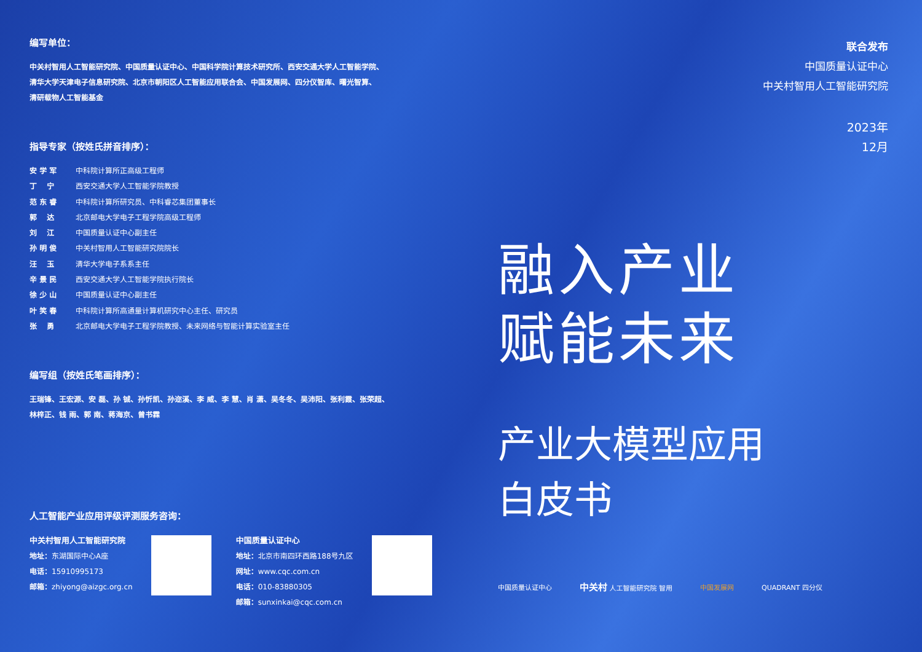编写单位：
中关村智用人工智能研究院、中国质量认证中心、中国科学院计算技术研究所、西安交通大学人工智能学院、
清华大学天津电子信息研究院、北京市朝阳区人工智能应用联合会、中国发展网、四分仪智库、曙光智算、
清研载物人工智能基金
指导专家（按姓氏拼音排序）：
安 学 军 中科院计算所正高级工程师
丁　 宁 西安交通大学人工智能学院教授
范 东 睿 中科院计算所研究员、中科睿芯集团董事长
郭　 达 北京邮电大学电子工程学院高级工程师
刘　 江 中国质量认证中心副主任
孙 明 俊 中关村智用人工智能研究院院长
汪　 玉 清华大学电子系系主任
辛 景 民 西安交通大学人工智能学院执行院长
徐 少 山 中国质量认证中心副主任
叶 笑 春 中科院计算所高通量计算机研究中心主任、研究员
张　 勇 北京邮电大学电子工程学院教授、未来网络与智能计算实验室主任
编写组（按姓氏笔画排序）：
王瑞锋、王宏源、安 磊、孙 铖、孙忻凯、孙迩溪、李 威、李 慧、肖 潇、吴冬冬、吴沛阳、张利霞、张荣超、
林梓正、钱 雨、郭 南、蒋海京、曾书霖
人工智能产业应用评级评测服务咨询：
中关村智用人工智能研究院
地址：东湖国际中心A座
电话：15910995173
邮箱：zhiyong@aizgc.org.cn
中国质量认证中心
地址：北京市南四环西路188号九区
网址：www.cqc.com.cn
电话：010-83880305
邮箱：sunxinkai@cqc.com.cn
联合发布
中国质量认证中心
中关村智用人工智能研究院
2023年
12月
融入产业
赋能未来
产业大模型应用
白皮书
中国质量认证中心 中关村 人工智能研究院 智用 中国发展网 QUADRANT 四分仪